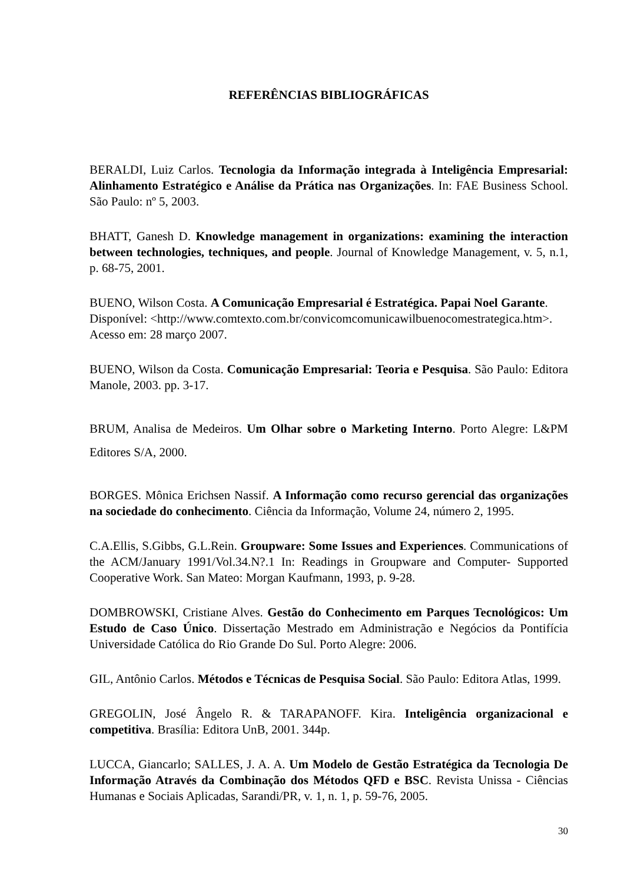REFERÊNCIAS BIBLIOGRÁFICAS
BERALDI, Luiz Carlos. Tecnologia da Informação integrada à Inteligência Empresarial: Alinhamento Estratégico e Análise da Prática nas Organizações. In: FAE Business School. São Paulo: nº 5, 2003.
BHATT, Ganesh D. Knowledge management in organizations: examining the interaction between technologies, techniques, and people. Journal of Knowledge Management, v. 5, n.1, p. 68-75, 2001.
BUENO, Wilson Costa. A Comunicação Empresarial é Estratégica. Papai Noel Garante.
Disponível: <http://www.comtexto.com.br/convicomcomunicawilbuenocomestrategica.htm>.
Acesso em: 28 março 2007.
BUENO, Wilson da Costa. Comunicação Empresarial: Teoria e Pesquisa. São Paulo: Editora Manole, 2003. pp. 3-17.
BRUM, Analisa de Medeiros. Um Olhar sobre o Marketing Interno. Porto Alegre: L&PM Editores S/A, 2000.
BORGES. Mônica Erichsen Nassif. A Informação como recurso gerencial das organizações na sociedade do conhecimento. Ciência da Informação, Volume 24, número 2, 1995.
C.A.Ellis, S.Gibbs, G.L.Rein. Groupware: Some Issues and Experiences. Communications of the ACM/January 1991/Vol.34.N?.1 In: Readings in Groupware and Computer- Supported Cooperative Work. San Mateo: Morgan Kaufmann, 1993, p. 9-28.
DOMBROWSKI, Cristiane Alves. Gestão do Conhecimento em Parques Tecnológicos: Um Estudo de Caso Único. Dissertação Mestrado em Administração e Negócios da Pontifícia Universidade Católica do Rio Grande Do Sul. Porto Alegre: 2006.
GIL, Antônio Carlos. Métodos e Técnicas de Pesquisa Social. São Paulo: Editora Atlas, 1999.
GREGOLIN, José Ângelo R. & TARAPANOFF. Kira. Inteligência organizacional e competitiva. Brasília: Editora UnB, 2001. 344p.
LUCCA, Giancarlo; SALLES, J. A. A. Um Modelo de Gestão Estratégica da Tecnologia De Informação Através da Combinação dos Métodos QFD e BSC. Revista Unissa - Ciências Humanas e Sociais Aplicadas, Sarandi/PR, v. 1, n. 1, p. 59-76, 2005.
30